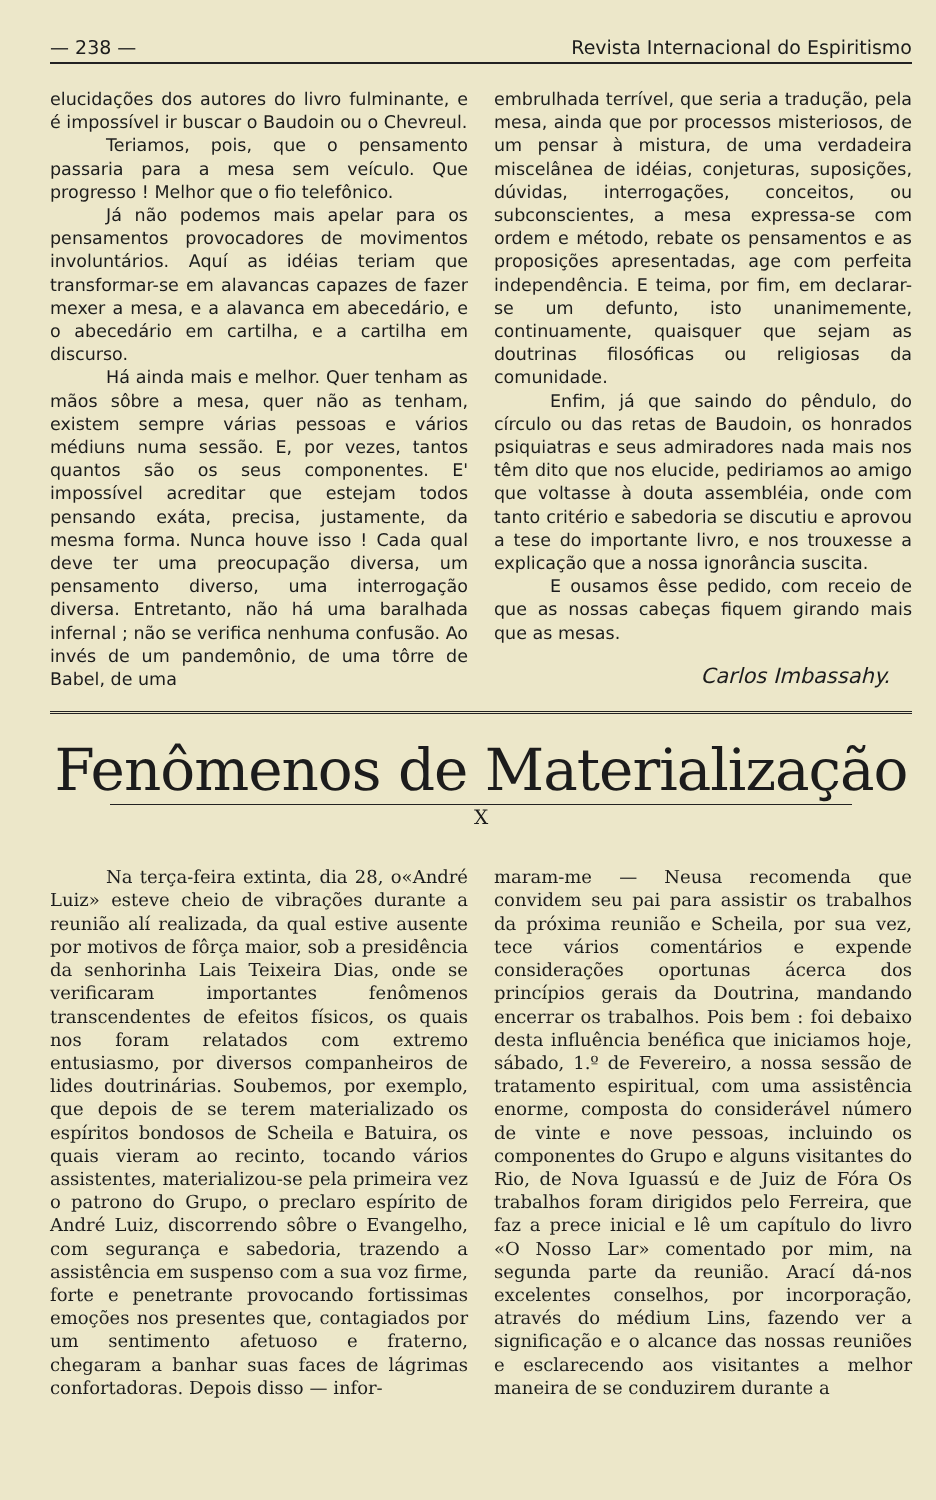— 238 — Revista Internacional do Espiritismo
elucidações dos autores do livro fulminante, e é impossível ir buscar o Baudoin ou o Chevreul.
Teriamos, pois, que o pensamento passaria para a mesa sem veículo. Que progresso ! Melhor que o fio telefônico.
Já não podemos mais apelar para os pensamentos provocadores de movimentos involuntários. Aquí as idéias teriam que transformar-se em alavancas capazes de fazer mexer a mesa, e a alavanca em abecedário, e o abecedário em cartilha, e a cartilha em discurso.
Há ainda mais e melhor. Quer tenham as mãos sôbre a mesa, quer não as tenham, existem sempre várias pessoas e vários médiuns numa sessão. E, por vezes, tantos quantos são os seus componentes. E' impossível acreditar que estejam todos pensando exáta, precisa, justamente, da mesma forma. Nunca houve isso ! Cada qual deve ter uma preocupação diversa, um pensamento diverso, uma interrogação diversa. Entretanto, não há uma baralhada infernal ; não se verifica nenhuma confusão. Ao invés de um pandemônio, de uma tôrre de Babel, de uma
embrulhada terrível, que seria a tradução, pela mesa, ainda que por processos misteriosos, de um pensar à mistura, de uma verdadeira miscelânea de idéias, conjeturas, suposições, dúvidas, interrogações, conceitos, ou subconscientes, a mesa expressa-se com ordem e método, rebate os pensamentos e as proposições apresentadas, age com perfeita independência. E teima, por fim, em declarar-se um defunto, isto unanimemente, continuamente, quaisquer que sejam as doutrinas filosóficas ou religiosas da comunidade.
Enfim, já que saindo do pêndulo, do círculo ou das retas de Baudoin, os honrados psiquiatras e seus admiradores nada mais nos têm dito que nos elucide, pediriamos ao amigo que voltasse à douta assembléia, onde com tanto critério e sabedoria se discutiu e aprovou a tese do importante livro, e nos trouxesse a explicação que a nossa ignorância suscita.
E ousamos êsse pedido, com receio de que as nossas cabeças fiquem girando mais que as mesas.
Carlos Imbassahy.
Fenômenos de Materialização
X
Na terça-feira extinta, dia 28, o«André Luiz» esteve cheio de vibrações durante a reunião alí realizada, da qual estive ausente por motivos de fôrça maior, sob a presidência da senhorinha Lais Teixeira Dias, onde se verificaram importantes fenômenos transcendentes de efeitos físicos, os quais nos foram relatados com extremo entusiasmo, por diversos companheiros de lides doutrinárias. Soubemos, por exemplo, que depois de se terem materializado os espíritos bondosos de Scheila e Batuira, os quais vieram ao recinto, tocando vários assistentes, materializou-se pela primeira vez o patrono do Grupo, o preclaro espírito de André Luiz, discorrendo sôbre o Evangelho, com segurança e sabedoria, trazendo a assistência em suspenso com a sua voz firme, forte e penetrante provocando fortissimas emoções nos presentes que, contagiados por um sentimento afetuoso e fraterno, chegaram a banhar suas faces de lágrimas confortadoras. Depois disso — infor-
maram-me — Neusa recomenda que convidem seu pai para assistir os trabalhos da próxima reunião e Scheila, por sua vez, tece vários comentários e expende considerações oportunas ácerca dos princípios gerais da Doutrina, mandando encerrar os trabalhos. Pois bem : foi debaixo desta influência benéfica que iniciamos hoje, sábado, 1.º de Fevereiro, a nossa sessão de tratamento espiritual, com uma assistência enorme, composta do considerável número de vinte e nove pessoas, incluindo os componentes do Grupo e alguns visitantes do Rio, de Nova Iguassú e de Juiz de Fóra Os trabalhos foram dirigidos pelo Ferreira, que faz a prece inicial e lê um capítulo do livro «O Nosso Lar» comentado por mim, na segunda parte da reunião. Arací dá-nos excelentes conselhos, por incorporação, através do médium Lins, fazendo ver a significação e o alcance das nossas reuniões e esclarecendo aos visitantes a melhor maneira de se conduzirem durante a